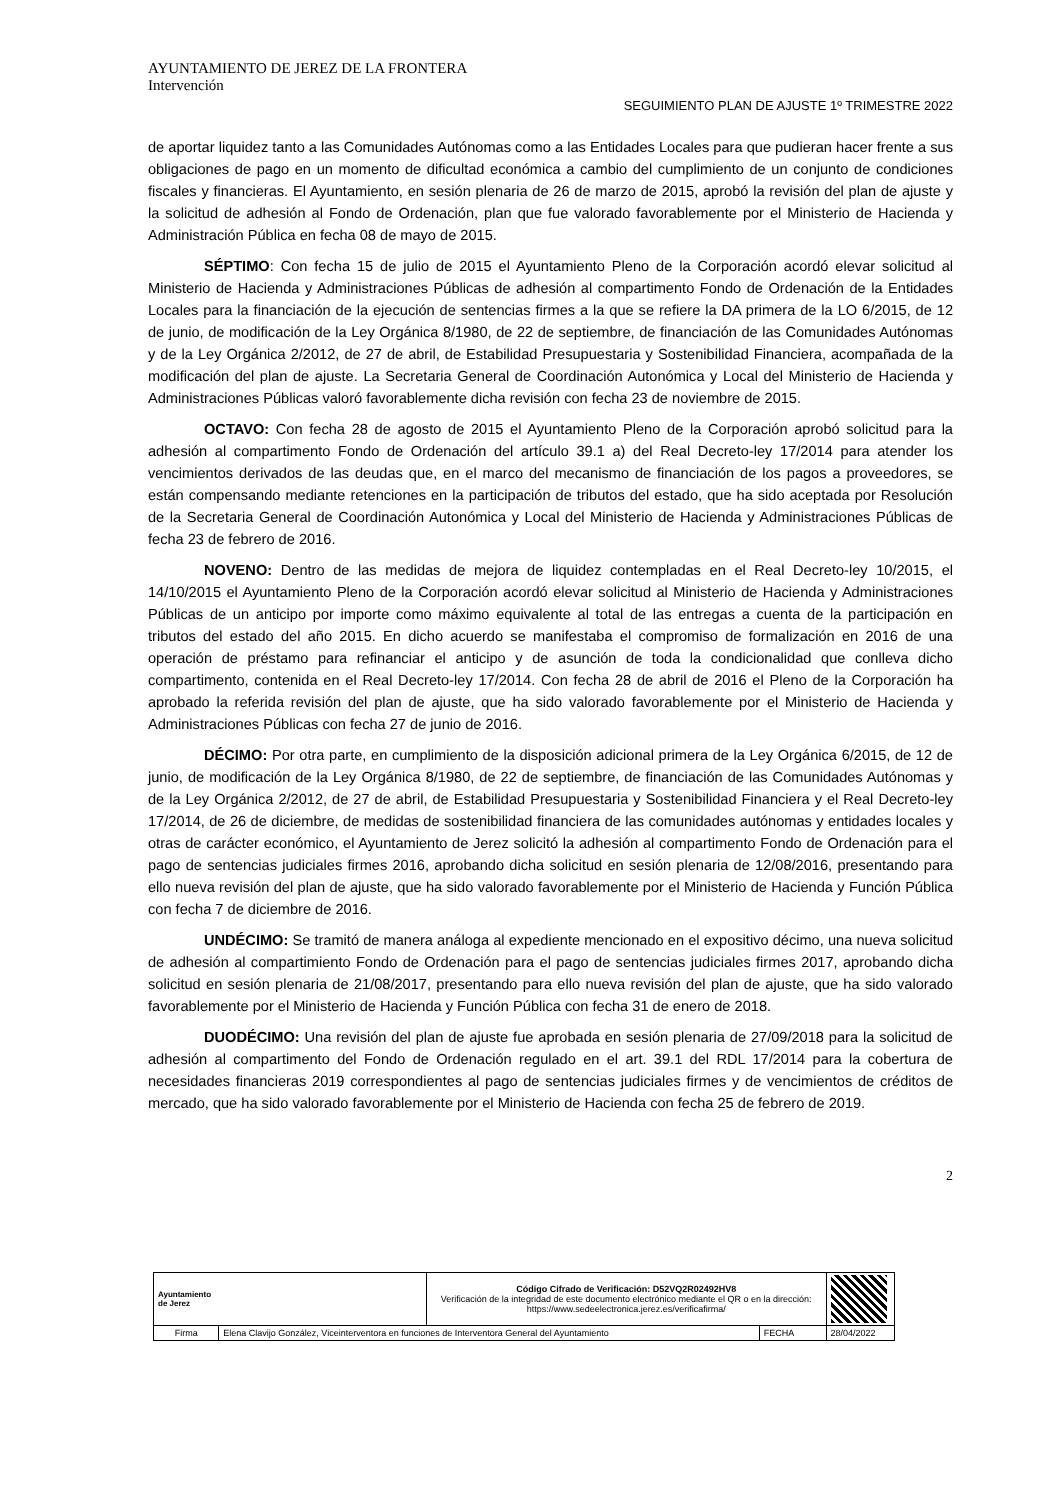AYUNTAMIENTO DE JEREZ DE LA FRONTERA
Intervención
SEGUIMIENTO PLAN DE AJUSTE 1º TRIMESTRE 2022
de aportar liquidez tanto a las Comunidades Autónomas como a las Entidades Locales para que pudieran hacer frente a sus obligaciones de pago en un momento de dificultad económica a cambio del cumplimiento de un conjunto de condiciones fiscales y financieras. El Ayuntamiento, en sesión plenaria de 26 de marzo de 2015, aprobó la revisión del plan de ajuste y la solicitud de adhesión al Fondo de Ordenación, plan que fue valorado favorablemente por el Ministerio de Hacienda y Administración Pública en fecha 08 de mayo de 2015.
SÉPTIMO: Con fecha 15 de julio de 2015 el Ayuntamiento Pleno de la Corporación acordó elevar solicitud al Ministerio de Hacienda y Administraciones Públicas de adhesión al compartimento Fondo de Ordenación de la Entidades Locales para la financiación de la ejecución de sentencias firmes a la que se refiere la DA primera de la LO 6/2015, de 12 de junio, de modificación de la Ley Orgánica 8/1980, de 22 de septiembre, de financiación de las Comunidades Autónomas y de la Ley Orgánica 2/2012, de 27 de abril, de Estabilidad Presupuestaria y Sostenibilidad Financiera, acompañada de la modificación del plan de ajuste. La Secretaria General de Coordinación Autonómica y Local del Ministerio de Hacienda y Administraciones Públicas valoró favorablemente dicha revisión con fecha 23 de noviembre de 2015.
OCTAVO: Con fecha 28 de agosto de 2015 el Ayuntamiento Pleno de la Corporación aprobó solicitud para la adhesión al compartimento Fondo de Ordenación del artículo 39.1 a) del Real Decreto-ley 17/2014 para atender los vencimientos derivados de las deudas que, en el marco del mecanismo de financiación de los pagos a proveedores, se están compensando mediante retenciones en la participación de tributos del estado, que ha sido aceptada por Resolución de la Secretaria General de Coordinación Autonómica y Local del Ministerio de Hacienda y Administraciones Públicas de fecha 23 de febrero de 2016.
NOVENO: Dentro de las medidas de mejora de liquidez contempladas en el Real Decreto-ley 10/2015, el 14/10/2015 el Ayuntamiento Pleno de la Corporación acordó elevar solicitud al Ministerio de Hacienda y Administraciones Públicas de un anticipo por importe como máximo equivalente al total de las entregas a cuenta de la participación en tributos del estado del año 2015. En dicho acuerdo se manifestaba el compromiso de formalización en 2016 de una operación de préstamo para refinanciar el anticipo y de asunción de toda la condicionalidad que conlleva dicho compartimento, contenida en el Real Decreto-ley 17/2014. Con fecha 28 de abril de 2016 el Pleno de la Corporación ha aprobado la referida revisión del plan de ajuste, que ha sido valorado favorablemente por el Ministerio de Hacienda y Administraciones Públicas con fecha 27 de junio de 2016.
DÉCIMO: Por otra parte, en cumplimiento de la disposición adicional primera de la Ley Orgánica 6/2015, de 12 de junio, de modificación de la Ley Orgánica 8/1980, de 22 de septiembre, de financiación de las Comunidades Autónomas y de la Ley Orgánica 2/2012, de 27 de abril, de Estabilidad Presupuestaria y Sostenibilidad Financiera y el Real Decreto-ley 17/2014, de 26 de diciembre, de medidas de sostenibilidad financiera de las comunidades autónomas y entidades locales y otras de carácter económico, el Ayuntamiento de Jerez solicitó la adhesión al compartimento Fondo de Ordenación para el pago de sentencias judiciales firmes 2016, aprobando dicha solicitud en sesión plenaria de 12/08/2016, presentando para ello nueva revisión del plan de ajuste, que ha sido valorado favorablemente por el Ministerio de Hacienda y Función Pública con fecha 7 de diciembre de 2016.
UNDÉCIMO: Se tramitó de manera análoga al expediente mencionado en el expositivo décimo, una nueva solicitud de adhesión al compartimiento Fondo de Ordenación para el pago de sentencias judiciales firmes 2017, aprobando dicha solicitud en sesión plenaria de 21/08/2017, presentando para ello nueva revisión del plan de ajuste, que ha sido valorado favorablemente por el Ministerio de Hacienda y Función Pública con fecha 31 de enero de 2018.
DUODÉCIMO: Una revisión del plan de ajuste fue aprobada en sesión plenaria de 27/09/2018 para la solicitud de adhesión al compartimento del Fondo de Ordenación regulado en el art. 39.1 del RDL 17/2014 para la cobertura de necesidades financieras 2019 correspondientes al pago de sentencias judiciales firmes y de vencimientos de créditos de mercado, que ha sido valorado favorablemente por el Ministerio de Hacienda con fecha 25 de febrero de 2019.
2
| Ayuntamiento de Jerez | | Código Cifrado de Verificación: D52VQ2R02492HV8 Verificación de la integridad de este documento electrónico mediante el QR o en la dirección: https://www.sedeelectronica.jerez.es/verificafirma/ | | |
| Firma | Elena Clavijo González, Viceinterventora en funciones de Interventora General del Ayuntamiento | | FECHA | 28/04/2022 |